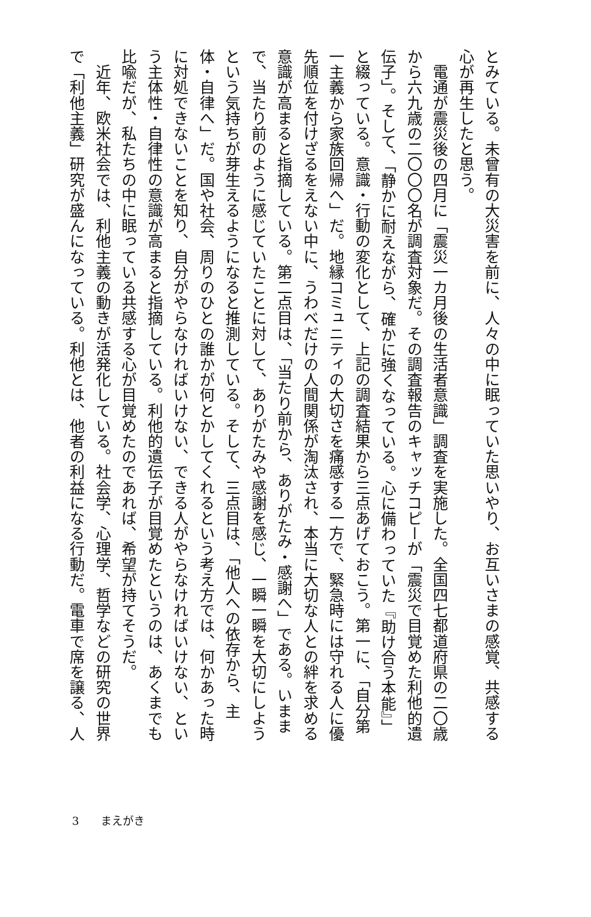とみている。未曾有の大災害を前に、人々の中に眠っていた思いやり、お互いさまの感覚、共感する心が再生したと思う。
　電通が震災後の四月に「震災一カ月後の生活者意識」調査を実施した。全国四七都道府県の二〇歳から六九歳の二〇〇〇名が調査対象だ。その調査報告のキャッチコピーが「震災で目覚めた利他的遺伝子」。そして、「静かに耐えながら、確かに強くなっている。心に備わっていた『助け合う本能』」と綴っている。意識・行動の変化として、上記の調査結果から三点あげておこう。第一に、「自分第一主義から家族回帰へ」だ。地縁コミュニティの大切さを痛感する一方で、緊急時には守れる人に優先順位を付けざるをえない中に、うわべだけの人間関係が淘汰され、本当に大切な人との絆を求める意識が高まると指摘している。第二点目は、「当たり前から、ありがたみ・感謝へ」である。いままで、当たり前のように感じていたことに対して、ありがたみや感謝を感じ、一瞬一瞬を大切にしようという気持ちが芽生えるようになると推測している。そして、三点目は、「他人への依存から、主体・自律へ」だ。国や社会、周りのひとの誰かが何とかしてくれるという考え方では、何かあった時に対処できないことを知り、自分がやらなければいけない、できる人がやらなければいけない、という主体性・自律性の意識が高まると指摘している。利他的遺伝子が目覚めたというのは、あくまでも比喩だが、私たちの中に眠っている共感する心が目覚めたのであれば、希望が持てそうだ。
　近年、欧米社会では、利他主義の動きが活発化している。社会学、心理学、哲学などの研究の世界で「利他主義」研究が盛んになっている。利他とは、他者の利益になる行動だ。電車で席を譲る、人
3 まえがき